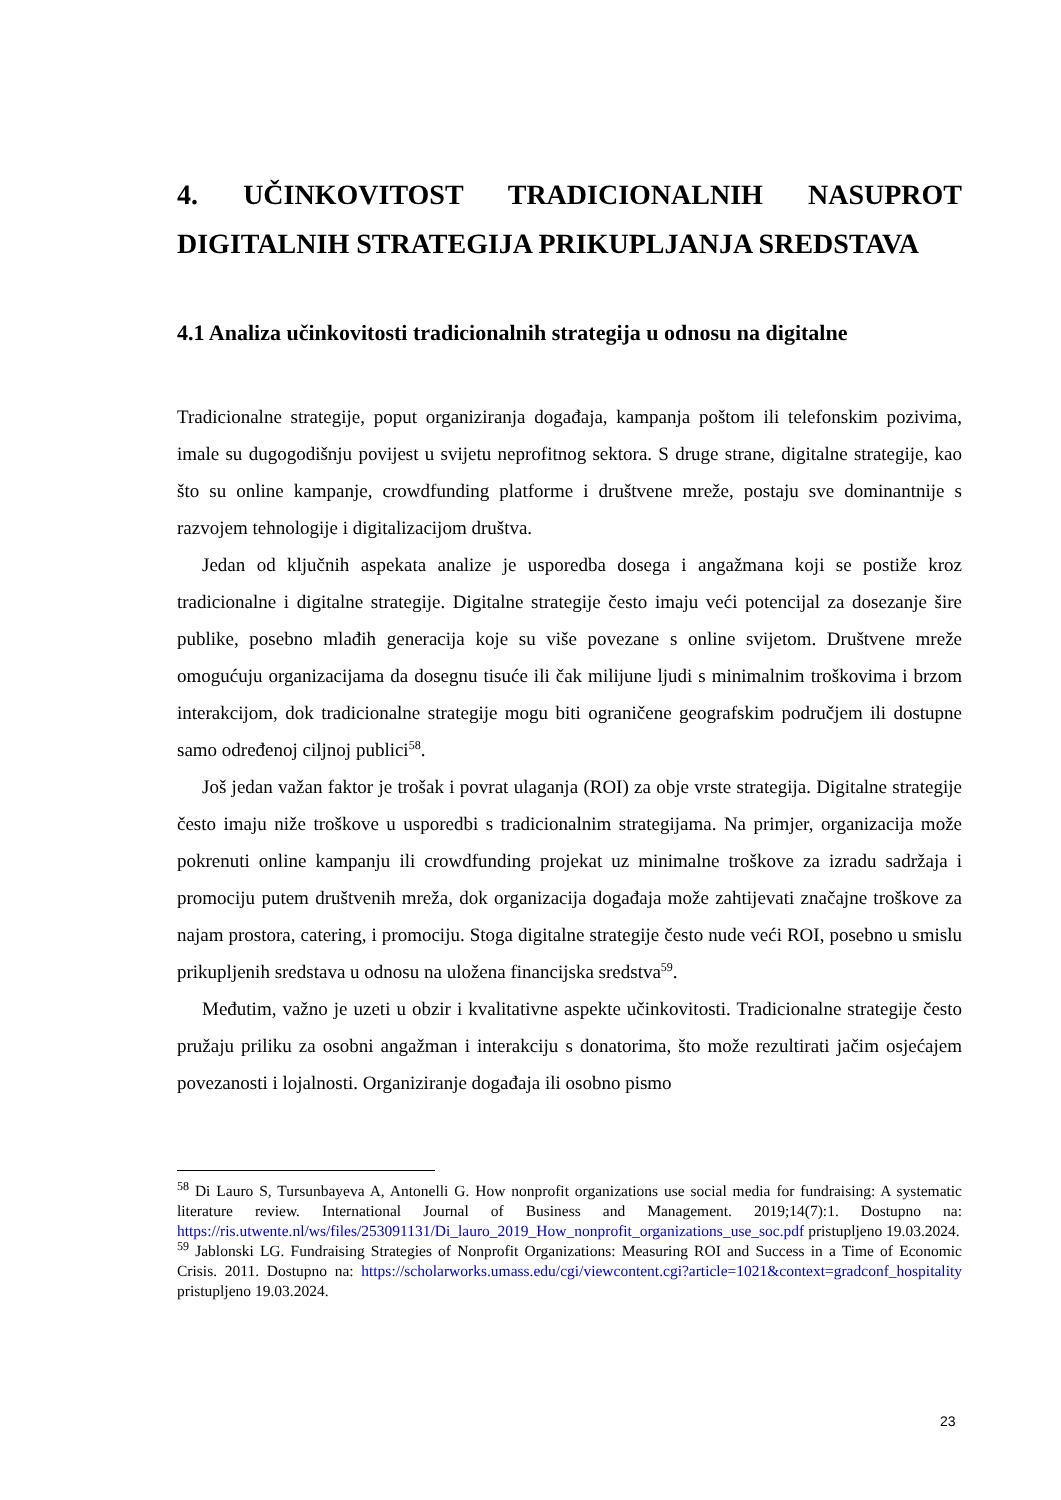4. UČINKOVITOST TRADICIONALNIH NASUPROT DIGITALNIH STRATEGIJA PRIKUPLJANJA SREDSTAVA
4.1 Analiza učinkovitosti tradicionalnih strategija u odnosu na digitalne
Tradicionalne strategije, poput organiziranja događaja, kampanja poštom ili telefonskim pozivima, imale su dugogodišnju povijest u svijetu neprofitnog sektora. S druge strane, digitalne strategije, kao što su online kampanje, crowdfunding platforme i društvene mreže, postaju sve dominantnije s razvojem tehnologije i digitalizacijom društva.
Jedan od ključnih aspekata analize je usporedba dosega i angažmana koji se postiže kroz tradicionalne i digitalne strategije. Digitalne strategije često imaju veći potencijal za dosezanje šire publike, posebno mlađih generacija koje su više povezane s online svijetom. Društvene mreže omogućuju organizacijama da dosegnu tisuće ili čak milijune ljudi s minimalnim troškovima i brzom interakcijom, dok tradicionalne strategije mogu biti ograničene geografskim područjem ili dostupne samo određenoj ciljnoj publici<sup>58</sup>.
Još jedan važan faktor je trošak i povrat ulaganja (ROI) za obje vrste strategija. Digitalne strategije često imaju niže troškove u usporedbi s tradicionalnim strategijama. Na primjer, organizacija može pokrenuti online kampanju ili crowdfunding projekat uz minimalne troškove za izradu sadržaja i promociju putem društvenih mreža, dok organizacija događaja može zahtijevati značajne troškove za najam prostora, catering, i promociju. Stoga digitalne strategije često nude veći ROI, posebno u smislu prikupljenih sredstava u odnosu na uložena financijska sredstva<sup>59</sup>.
Međutim, važno je uzeti u obzir i kvalitativne aspekte učinkovitosti. Tradicionalne strategije često pružaju priliku za osobni angažman i interakciju s donatorima, što može rezultirati jačim osjećajem povezanosti i lojalnosti. Organiziranje događaja ili osobno pismo
<sup>58</sup> Di Lauro S, Tursunbayeva A, Antonelli G. How nonprofit organizations use social media for fundraising: A systematic literature review. International Journal of Business and Management. 2019;14(7):1. Dostupno na: https://ris.utwente.nl/ws/files/253091131/Di_lauro_2019_How_nonprofit_organizations_use_soc.pdf pristupljeno 19.03.2024.
<sup>59</sup> Jablonski LG. Fundraising Strategies of Nonprofit Organizations: Measuring ROI and Success in a Time of Economic Crisis. 2011. Dostupno na: https://scholarworks.umass.edu/cgi/viewcontent.cgi?article=1021&context=gradconf_hospitality pristupljeno 19.03.2024.
23